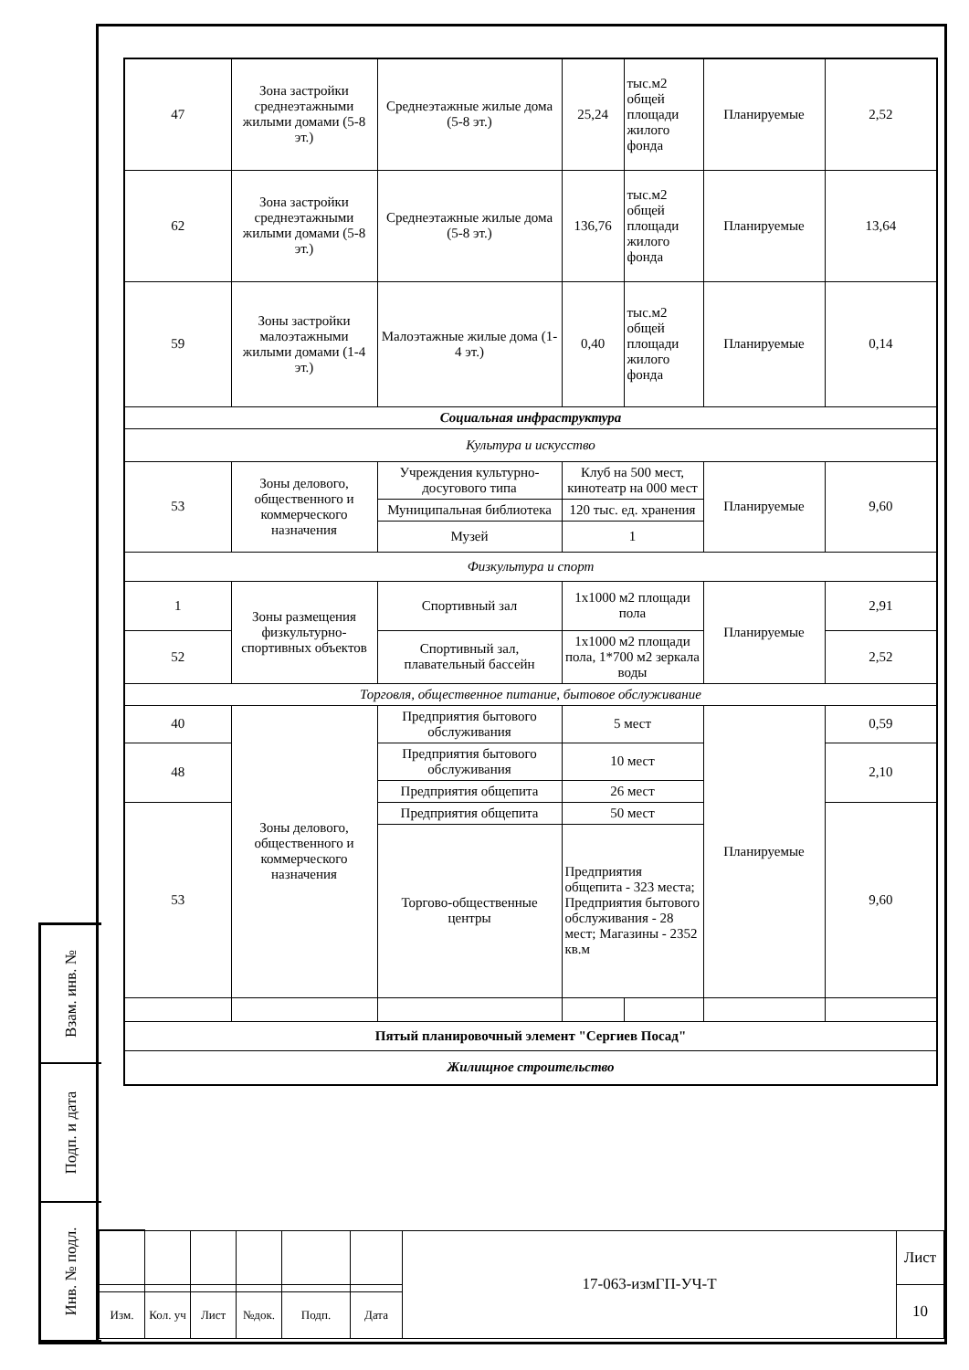Взам. инв. №
Подп. и дата
Инв. № подл.
| 47 | Зона застройки среднеэтажными жилыми домами (5-8 эт.) | Среднеэтажные жилые дома (5-8 эт.) | 25,24 | тыс.м2 общей площади жилого фонда | Планируемые | 2,52 |
| 62 | Зона застройки среднеэтажными жилыми домами (5-8 эт.) | Среднеэтажные жилые дома (5-8 эт.) | 136,76 | тыс.м2 общей площади жилого фонда | Планируемые | 13,64 |
| 59 | Зоны застройки малоэтажными жилыми домами (1-4 эт.) | Малоэтажные жилые дома (1-4 эт.) | 0,40 | тыс.м2 общей площади жилого фонда | Планируемые | 0,14 |
| Социальная инфраструктура | | | | | | |
| Культура и искусство | | | | | | |
| 53 | Зоны делового, общественного и коммерческого назначения | Учреждения культурно-досугового типа | Клуб на 500 мест, кинотеатр на 000 мест | | Планируемые | 9,60 |
| | | Муниципальная библиотека | 120 тыс. ед. хранения | | | |
| | | Музей | 1 | | | |
| Физкультура и спорт | | | | | | |
| 1 | Зоны размещения физкультурно-спортивных объектов | Спортивный зал | 1х1000 м2 площади пола | | Планируемые | 2,91 |
| 52 | | Спортивный зал, плавательный бассейн | 1х1000 м2 площади пола, 1*700 м2 зеркала воды | | | 2,52 |
| Торговля, общественное питание, бытовое обслуживание | | | | | | |
| 40 | Зоны делового, общественного и коммерческого назначения | Предприятия бытового обслуживания | 5 мест | | Планируемые | 0,59 |
| 48 | | Предприятия бытового обслуживания | 10 мест | | | 2,10 |
| | | Предприятия общепита | 26 мест | | | |
| 53 | | Предприятия общепита | 50 мест | | | 9,60 |
| | | Торгово-общественные центры | Предприятия общепита - 323 места; Предприятия бытового обслуживания - 28 мест; Магазины - 2352 кв.м | | | |
| Пятый планировочный элемент "Сергиев Посад" | | | | | | |
| Жилищное строительство | | | | | | |
| | | | | | | 17-063-измГП-УЧ-Т | Лист |
| | | | | | | | 10 |
| Изм. | Кол. уч | Лист | №док. | Подп. | Дата | | |